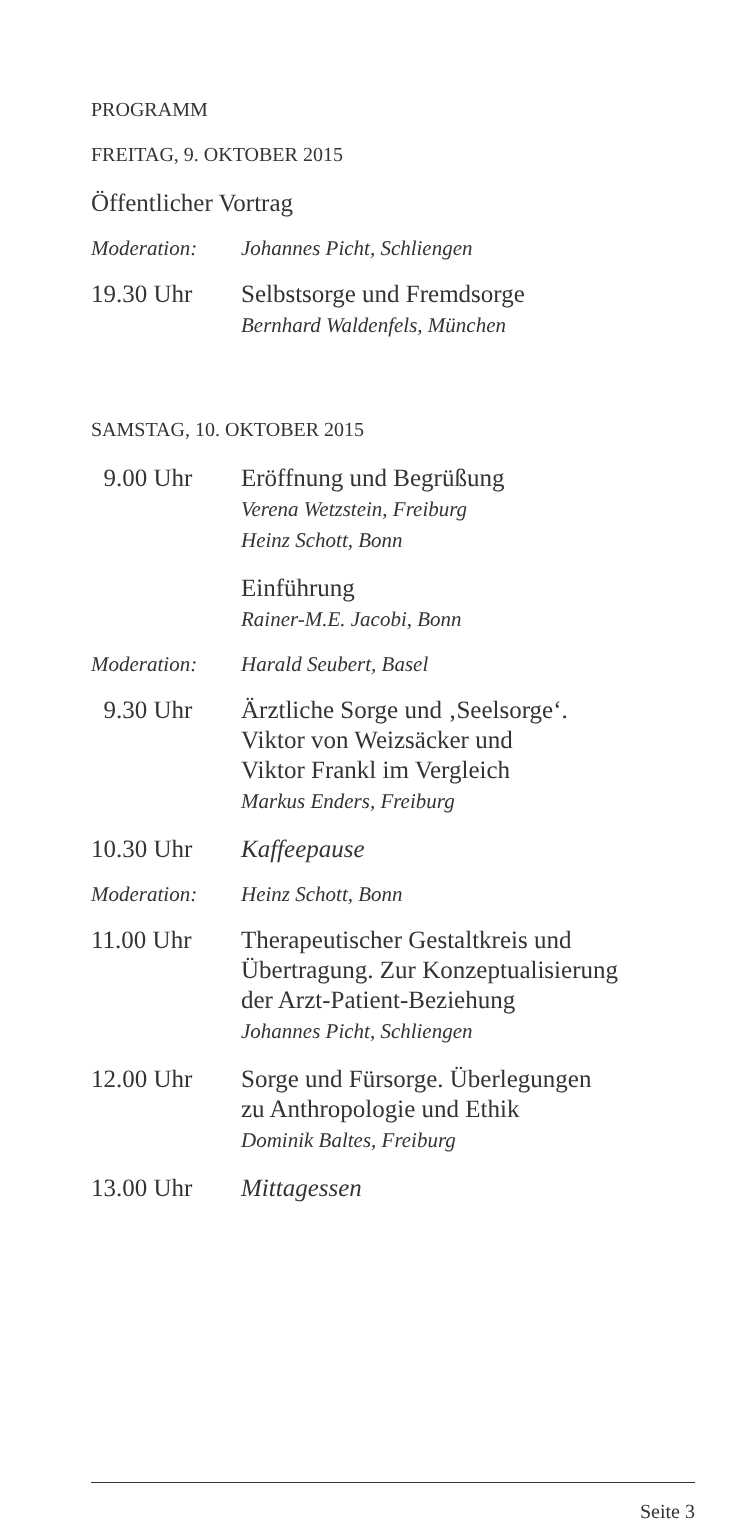PROGRAMM
FREITAG, 9. OKTOBER 2015
Öffentlicher Vortrag
Moderation: Johannes Picht, Schliengen
19.30 Uhr Selbstsorge und Fremdsorge
Bernhard Waldenfels, München
SAMSTAG, 10. OKTOBER 2015
9.00 Uhr Eröffnung und Begrüßung
Verena Wetzstein, Freiburg
Heinz Schott, Bonn
Einführung
Rainer-M.E. Jacobi, Bonn
Moderation: Harald Seubert, Basel
9.30 Uhr Ärztliche Sorge und ‚Seelsorge‘.
Viktor von Weizsäcker und
Viktor Frankl im Vergleich
Markus Enders, Freiburg
10.30 Uhr Kaffeepause
Moderation: Heinz Schott, Bonn
11.00 Uhr Therapeutischer Gestaltkreis und
Übertragung. Zur Konzeptualisierung
der Arzt-Patient-Beziehung
Johannes Picht, Schliengen
12.00 Uhr Sorge und Fürsorge. Überlegungen
zu Anthropologie und Ethik
Dominik Baltes, Freiburg
13.00 Uhr Mittagessen
Seite 3